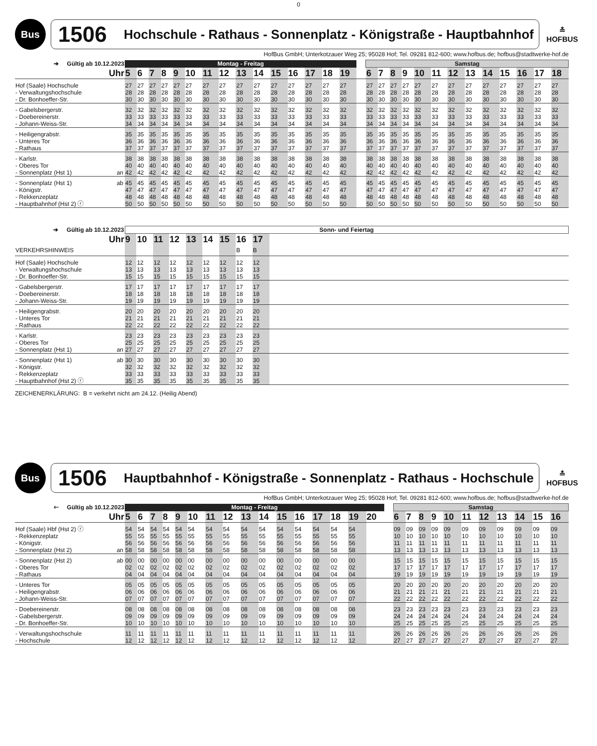0
Bus
1506 Hochschule - Rathaus - Sonnenplatz - Königstraße - Hauptbahnhof
≛
HOFBUS
HofBus GmbH; Unterkotzauer Weg 25; 95028 Hof; Tel. 09281 812-600; www.hofbus.de; hofbus@stadtwerke-hof.de
| ➔ Gültig ab 10.12.2023 | | Montag - Freitag | | | | | | | | | | | | | | | | Samstag | | | | | | | | | | | | |
| Uhr | | 5 | 6 | 7 | 8 | 9 | 10 | 11 | 12 | 13 | 14 | 15 | 16 | 17 | 18 | 19 | | 6 | 7 | 8 | 9 | 10 | 11 | 12 | 13 | 14 | 15 | 16 | 17 | 18 |
| Hof (Saale) Hochschule | | 27 | 27 | 27 | 27 | 27 | 27 | 27 | 27 | 27 | 27 | 27 | 27 | 27 | 27 | 27 | | 27 | 27 | 27 | 27 | 27 | 27 | 27 | 27 | 27 | 27 | 27 | 27 | 27 |
| - Verwaltungshochschule | | 28 | 28 | 28 | 28 | 28 | 28 | 28 | 28 | 28 | 28 | 28 | 28 | 28 | 28 | 28 | | 28 | 28 | 28 | 28 | 28 | 28 | 28 | 28 | 28 | 28 | 28 | 28 | 28 |
| - Dr. Bonhoeffer-Str. | | 30 | 30 | 30 | 30 | 30 | 30 | 30 | 30 | 30 | 30 | 30 | 30 | 30 | 30 | 30 | | 30 | 30 | 30 | 30 | 30 | 30 | 30 | 30 | 30 | 30 | 30 | 30 | 30 |
| - Gabelsbergerstr. | | 32 | 32 | 32 | 32 | 32 | 32 | 32 | 32 | 32 | 32 | 32 | 32 | 32 | 32 | 32 | | 32 | 32 | 32 | 32 | 32 | 32 | 32 | 32 | 32 | 32 | 32 | 32 | 32 |
| - Doebereinerstr. | | 33 | 33 | 33 | 33 | 33 | 33 | 33 | 33 | 33 | 33 | 33 | 33 | 33 | 33 | 33 | | 33 | 33 | 33 | 33 | 33 | 33 | 33 | 33 | 33 | 33 | 33 | 33 | 33 |
| - Johann-Weiss-Str. | | 34 | 34 | 34 | 34 | 34 | 34 | 34 | 34 | 34 | 34 | 34 | 34 | 34 | 34 | 34 | | 34 | 34 | 34 | 34 | 34 | 34 | 34 | 34 | 34 | 34 | 34 | 34 | 34 |
| - Heiligengrabstr. | | 35 | 35 | 35 | 35 | 35 | 35 | 35 | 35 | 35 | 35 | 35 | 35 | 35 | 35 | 35 | | 35 | 35 | 35 | 35 | 35 | 35 | 35 | 35 | 35 | 35 | 35 | 35 | 35 |
| - Unteres Tor | | 36 | 36 | 36 | 36 | 36 | 36 | 36 | 36 | 36 | 36 | 36 | 36 | 36 | 36 | 36 | | 36 | 36 | 36 | 36 | 36 | 36 | 36 | 36 | 36 | 36 | 36 | 36 | 36 |
| - Rathaus | | 37 | 37 | 37 | 37 | 37 | 37 | 37 | 37 | 37 | 37 | 37 | 37 | 37 | 37 | 37 | | 37 | 37 | 37 | 37 | 37 | 37 | 37 | 37 | 37 | 37 | 37 | 37 | 37 |
| - Karlstr. | | 38 | 38 | 38 | 38 | 38 | 38 | 38 | 38 | 38 | 38 | 38 | 38 | 38 | 38 | 38 | | 38 | 38 | 38 | 38 | 38 | 38 | 38 | 38 | 38 | 38 | 38 | 38 | 38 |
| - Oberes Tor | | 40 | 40 | 40 | 40 | 40 | 40 | 40 | 40 | 40 | 40 | 40 | 40 | 40 | 40 | 40 | | 40 | 40 | 40 | 40 | 40 | 40 | 40 | 40 | 40 | 40 | 40 | 40 | 40 |
| - Sonnenplatz (Hst 1) | an | 42 | 42 | 42 | 42 | 42 | 42 | 42 | 42 | 42 | 42 | 42 | 42 | 42 | 42 | 42 | | 42 | 42 | 42 | 42 | 42 | 42 | 42 | 42 | 42 | 42 | 42 | 42 | 42 |
| - Sonnenplatz (Hst 1) | ab | 45 | 45 | 45 | 45 | 45 | 45 | 45 | 45 | 45 | 45 | 45 | 45 | 45 | 45 | 45 | | 45 | 45 | 45 | 45 | 45 | 45 | 45 | 45 | 45 | 45 | 45 | 45 | 45 |
| - Königstr. | | 47 | 47 | 47 | 47 | 47 | 47 | 47 | 47 | 47 | 47 | 47 | 47 | 47 | 47 | 47 | | 47 | 47 | 47 | 47 | 47 | 47 | 47 | 47 | 47 | 47 | 47 | 47 | 47 |
| - Rekkenzeplatz | | 48 | 48 | 48 | 48 | 48 | 48 | 48 | 48 | 48 | 48 | 48 | 48 | 48 | 48 | 48 | | 48 | 48 | 48 | 48 | 48 | 48 | 48 | 48 | 48 | 48 | 48 | 48 | 48 |
| - Hauptbahnhof (Hst 2) ⓡ | | 50 | 50 | 50 | 50 | 50 | 50 | 50 | 50 | 50 | 50 | 50 | 50 | 50 | 50 | 50 | | 50 | 50 | 50 | 50 | 50 | 50 | 50 | 50 | 50 | 50 | 50 | 50 | 50 |
| ➔ Gültig ab 10.12.2023 | | Sonn- und Feiertag | | | | | | | | | |
| Uhr | | 9 | 10 | 11 | 12 | 13 | 14 | 15 | 16 | 17 | |
| VERKEHRSHINWEIS | | | | | | | | | B | B | |
| Hof (Saale) Hochschule | | 12 | 12 | 12 | 12 | 12 | 12 | 12 | 12 | 12 | |
| - Verwaltungshochschule | | 13 | 13 | 13 | 13 | 13 | 13 | 13 | 13 | 13 | |
| - Dr. Bonhoeffer-Str. | | 15 | 15 | 15 | 15 | 15 | 15 | 15 | 15 | 15 | |
| - Gabelsbergerstr. | | 17 | 17 | 17 | 17 | 17 | 17 | 17 | 17 | 17 | |
| - Doebereinerstr. | | 18 | 18 | 18 | 18 | 18 | 18 | 18 | 18 | 18 | |
| - Johann-Weiss-Str. | | 19 | 19 | 19 | 19 | 19 | 19 | 19 | 19 | 19 | |
| - Heiligengrabstr. | | 20 | 20 | 20 | 20 | 20 | 20 | 20 | 20 | 20 | |
| - Unteres Tor | | 21 | 21 | 21 | 21 | 21 | 21 | 21 | 21 | 21 | |
| - Rathaus | | 22 | 22 | 22 | 22 | 22 | 22 | 22 | 22 | 22 | |
| - Karlstr. | | 23 | 23 | 23 | 23 | 23 | 23 | 23 | 23 | 23 | |
| - Oberes Tor | | 25 | 25 | 25 | 25 | 25 | 25 | 25 | 25 | 25 | |
| - Sonnenplatz (Hst 1) | an | 27 | 27 | 27 | 27 | 27 | 27 | 27 | 27 | 27 | |
| - Sonnenplatz (Hst 1) | ab | 30 | 30 | 30 | 30 | 30 | 30 | 30 | 30 | 30 | |
| - Königstr. | | 32 | 32 | 32 | 32 | 32 | 32 | 32 | 32 | 32 | |
| - Rekkenzeplatz | | 33 | 33 | 33 | 33 | 33 | 33 | 33 | 33 | 33 | |
| - Hauptbahnhof (Hst 2) ⓡ | | 35 | 35 | 35 | 35 | 35 | 35 | 35 | 35 | 35 | |
ZEICHENERKLÄRUNG: B = verkehrt nicht am 24.12. (Heilig Abend)
Bus
1506 Hauptbahnhof - Königstraße - Sonnenplatz - Rathaus - Hochschule
≛
HOFBUS
HofBus GmbH; Unterkotzauer Weg 25; 95028 Hof; Tel. 09281 812-600; www.hofbus.de; hofbus@stadtwerke-hof.de
| 🡐 Gültig ab 10.12.2023 | | Montag - Freitag | | | | | | | | | | | | | | | | | Samstag | | | | | | | | | | |
| Uhr | | 5 | 6 | 7 | 8 | 9 | 10 | 11 | 12 | 13 | 14 | 15 | 16 | 17 | 18 | 19 | 20 | | 6 | 7 | 8 | 9 | 10 | 11 | 12 | 13 | 14 | 15 | 16 |
| Hof (Saale) Hbf (Hst 2) ⓡ | | 54 | 54 | 54 | 54 | 54 | 54 | 54 | 54 | 54 | 54 | 54 | 54 | 54 | 54 | 54 | | | 09 | 09 | 09 | 09 | 09 | 09 | 09 | 09 | 09 | 09 | 09 |
| - Rekkenzeplatz | | 55 | 55 | 55 | 55 | 55 | 55 | 55 | 55 | 55 | 55 | 55 | 55 | 55 | 55 | 55 | | | 10 | 10 | 10 | 10 | 10 | 10 | 10 | 10 | 10 | 10 | 10 |
| - Königstr. | | 56 | 56 | 56 | 56 | 56 | 56 | 56 | 56 | 56 | 56 | 56 | 56 | 56 | 56 | 56 | | | 11 | 11 | 11 | 11 | 11 | 11 | 11 | 11 | 11 | 11 | 11 |
| - Sonnenplatz (Hst 2) | an | 58 | 58 | 58 | 58 | 58 | 58 | 58 | 58 | 58 | 58 | 58 | 58 | 58 | 58 | 58 | | | 13 | 13 | 13 | 13 | 13 | 13 | 13 | 13 | 13 | 13 | 13 |
| - Sonnenplatz (Hst 2) | ab | 00 | 00 | 00 | 00 | 00 | 00 | 00 | 00 | 00 | 00 | 00 | 00 | 00 | 00 | 00 | | | 15 | 15 | 15 | 15 | 15 | 15 | 15 | 15 | 15 | 15 | 15 |
| - Oberes Tor | | 02 | 02 | 02 | 02 | 02 | 02 | 02 | 02 | 02 | 02 | 02 | 02 | 02 | 02 | 02 | | | 17 | 17 | 17 | 17 | 17 | 17 | 17 | 17 | 17 | 17 | 17 |
| - Rathaus | | 04 | 04 | 04 | 04 | 04 | 04 | 04 | 04 | 04 | 04 | 04 | 04 | 04 | 04 | 04 | | | 19 | 19 | 19 | 19 | 19 | 19 | 19 | 19 | 19 | 19 | 19 |
| - Unteres Tor | | 05 | 05 | 05 | 05 | 05 | 05 | 05 | 05 | 05 | 05 | 05 | 05 | 05 | 05 | 05 | | | 20 | 20 | 20 | 20 | 20 | 20 | 20 | 20 | 20 | 20 | 20 |
| - Heiligengrabstr. | | 06 | 06 | 06 | 06 | 06 | 06 | 06 | 06 | 06 | 06 | 06 | 06 | 06 | 06 | 06 | | | 21 | 21 | 21 | 21 | 21 | 21 | 21 | 21 | 21 | 21 | 21 |
| - Johann-Weiss-Str. | | 07 | 07 | 07 | 07 | 07 | 07 | 07 | 07 | 07 | 07 | 07 | 07 | 07 | 07 | 07 | | | 22 | 22 | 22 | 22 | 22 | 22 | 22 | 22 | 22 | 22 | 22 |
| - Doebereinerstr. | | 08 | 08 | 08 | 08 | 08 | 08 | 08 | 08 | 08 | 08 | 08 | 08 | 08 | 08 | 08 | | | 23 | 23 | 23 | 23 | 23 | 23 | 23 | 23 | 23 | 23 | 23 |
| - Gabelsbergerstr. | | 09 | 09 | 09 | 09 | 09 | 09 | 09 | 09 | 09 | 09 | 09 | 09 | 09 | 09 | 09 | | | 24 | 24 | 24 | 24 | 24 | 24 | 24 | 24 | 24 | 24 | 24 |
| - Dr. Bonhoeffer-Str. | | 10 | 10 | 10 | 10 | 10 | 10 | 10 | 10 | 10 | 10 | 10 | 10 | 10 | 10 | 10 | | | 25 | 25 | 25 | 25 | 25 | 25 | 25 | 25 | 25 | 25 | 25 |
| - Verwaltungshochschule | | 11 | 11 | 11 | 11 | 11 | 11 | 11 | 11 | 11 | 11 | 11 | 11 | 11 | 11 | 11 | | | 26 | 26 | 26 | 26 | 26 | 26 | 26 | 26 | 26 | 26 | 26 |
| - Hochschule | | 12 | 12 | 12 | 12 | 12 | 12 | 12 | 12 | 12 | 12 | 12 | 12 | 12 | 12 | 12 | | | 27 | 27 | 27 | 27 | 27 | 27 | 27 | 27 | 27 | 27 | 27 |